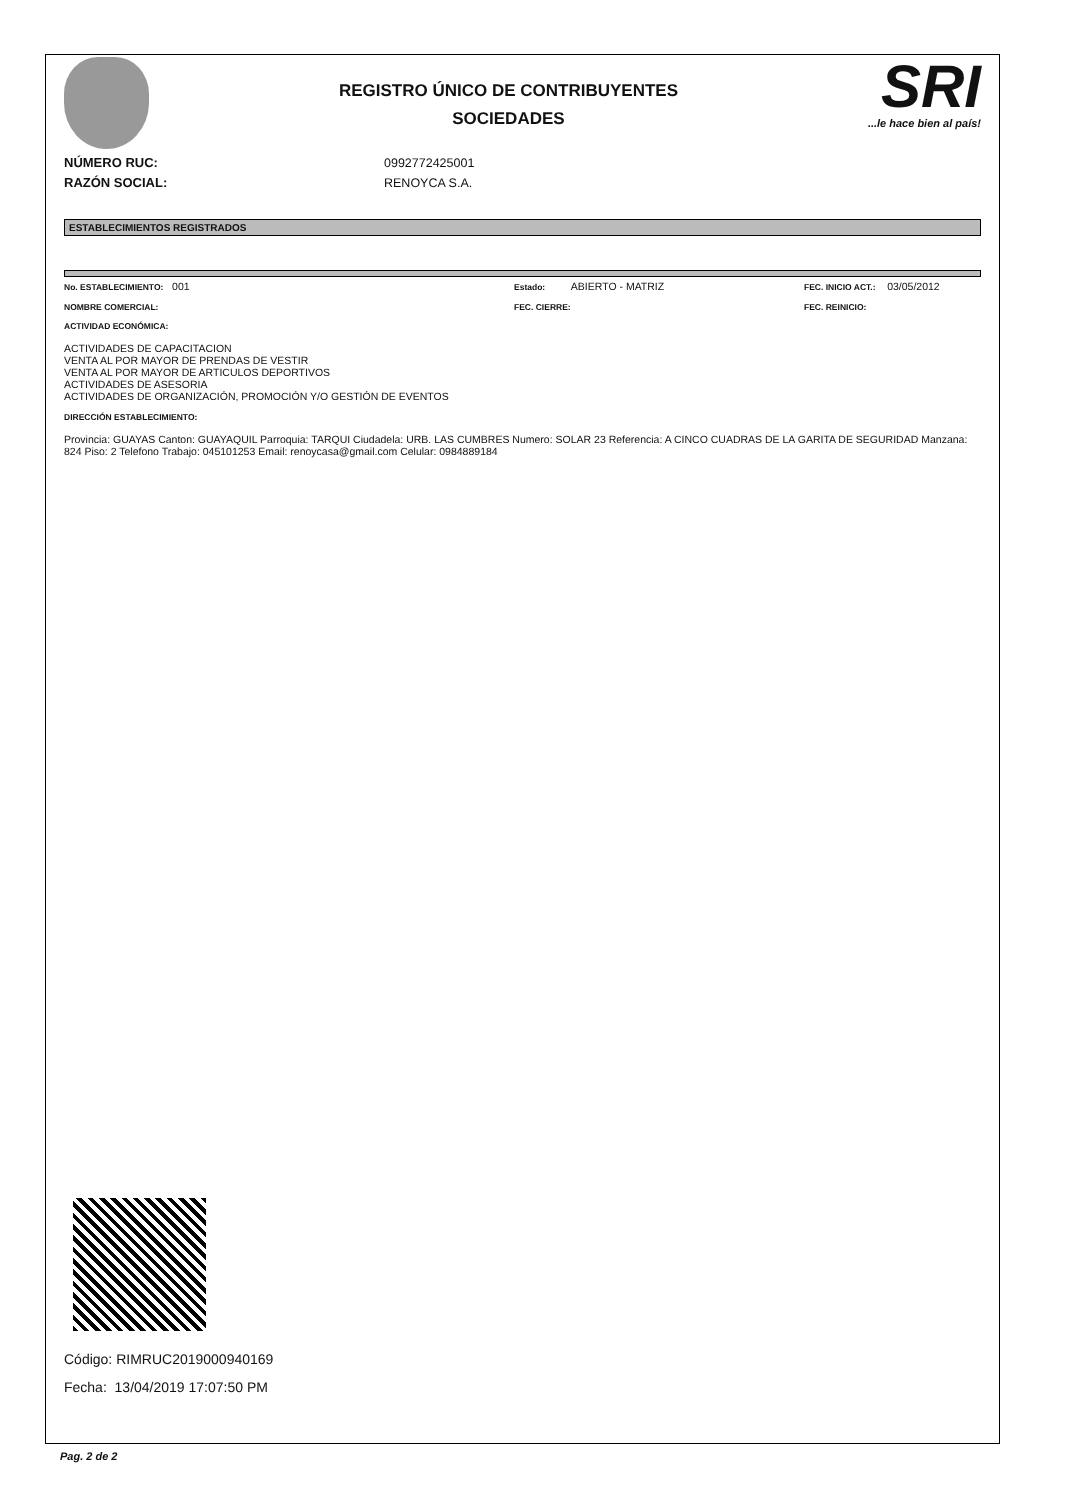REGISTRO ÚNICO DE CONTRIBUYENTES
SOCIEDADES
SRI
...le hace bien al país!
NÚMERO RUC: 0992772425001
RAZÓN SOCIAL: RENOYCA S.A.
ESTABLECIMIENTOS REGISTRADOS
No. ESTABLECIMIENTO: 001 Estado: ABIERTO - MATRIZ FEC. INICIO ACT.: 03/05/2012
NOMBRE COMERCIAL: FEC. CIERRE: FEC. REINICIO:
ACTIVIDAD ECONÓMICA:
ACTIVIDADES DE CAPACITACION
VENTA AL POR MAYOR DE PRENDAS DE VESTIR
VENTA AL POR MAYOR DE ARTICULOS DEPORTIVOS
ACTIVIDADES DE ASESORIA
ACTIVIDADES DE ORGANIZACIÓN, PROMOCIÓN Y/O GESTIÓN DE EVENTOS
DIRECCIÓN ESTABLECIMIENTO:
Provincia: GUAYAS Canton: GUAYAQUIL Parroquia: TARQUI Ciudadela: URB. LAS CUMBRES Numero: SOLAR 23 Referencia: A CINCO CUADRAS DE LA GARITA DE SEGURIDAD Manzana: 824 Piso: 2 Telefono Trabajo: 045101253 Email: renoycasa@gmail.com Celular: 0984889184
Código: RIMRUC2019000940169
Fecha: 13/04/2019 17:07:50 PM
Pag. 2 de 2